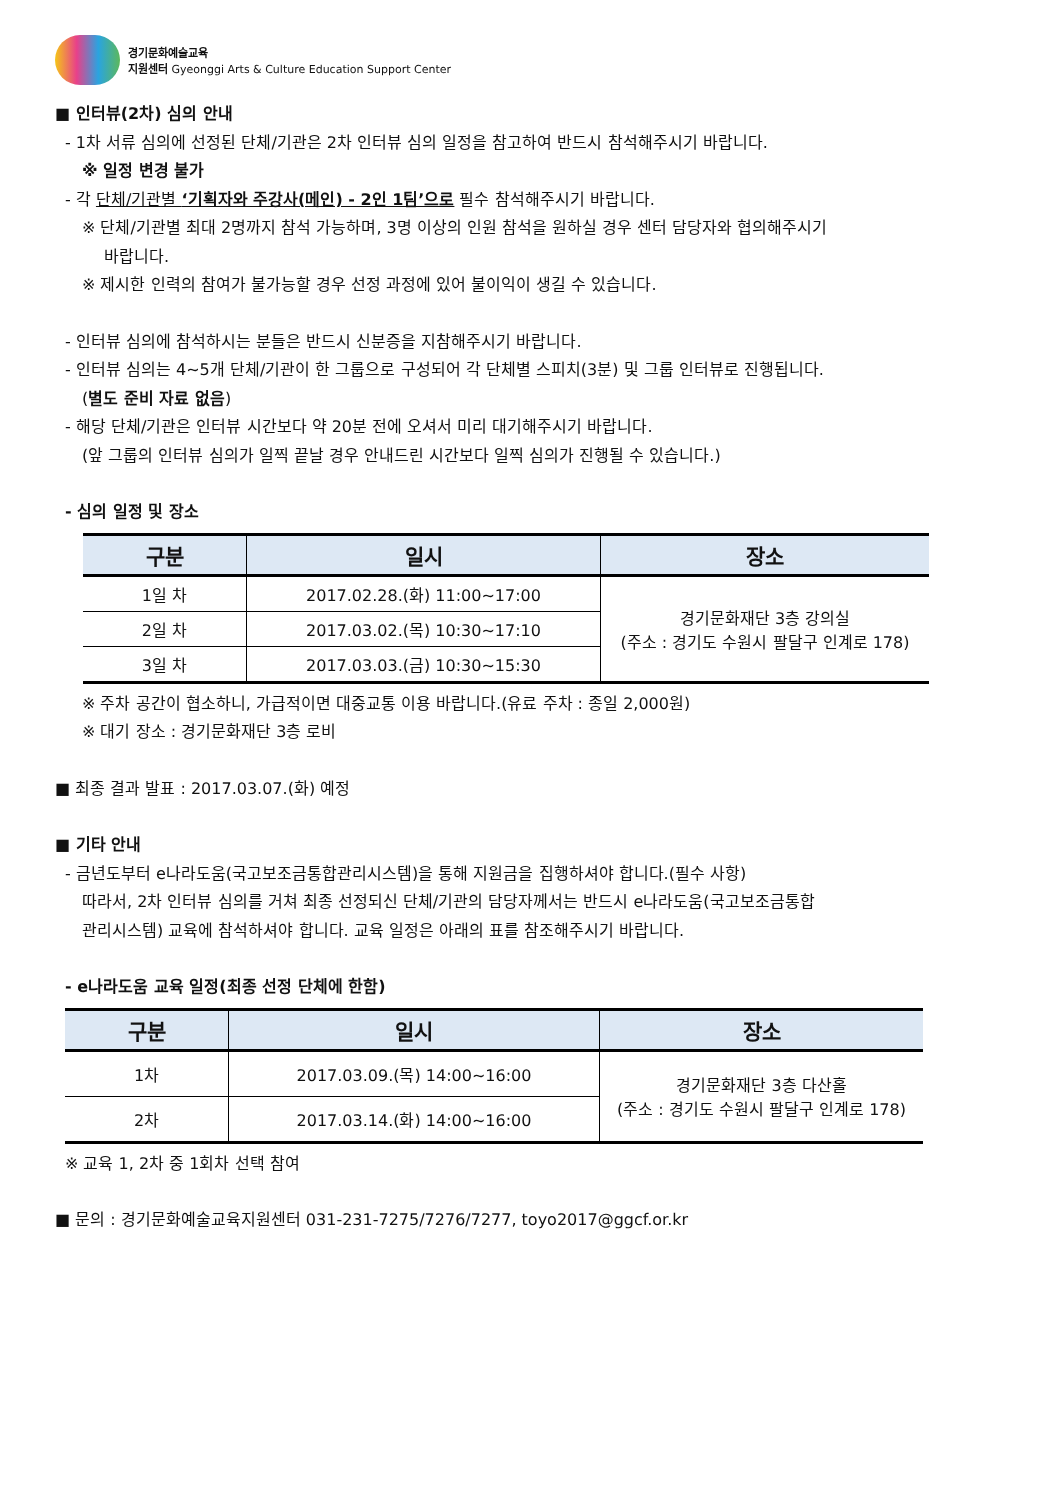경기문화예술교육
지원센터 Gyeonggi Arts & Culture Education Support Center
■ 인터뷰(2차) 심의 안내
- 1차 서류 심의에 선정된 단체/기관은 2차 인터뷰 심의 일정을 참고하여 반드시 참석해주시기 바랍니다.
※ 일정 변경 불가
- 각 단체/기관별 ‘기획자와 주강사(메인) - 2인 1팀’으로 필수 참석해주시기 바랍니다.
※ 단체/기관별 최대 2명까지 참석 가능하며, 3명 이상의 인원 참석을 원하실 경우 센터 담당자와 협의해주시기
바랍니다.
※ 제시한 인력의 참여가 불가능할 경우 선정 과정에 있어 불이익이 생길 수 있습니다.
- 인터뷰 심의에 참석하시는 분들은 반드시 신분증을 지참해주시기 바랍니다.
- 인터뷰 심의는 4~5개 단체/기관이 한 그룹으로 구성되어 각 단체별 스피치(3분) 및 그룹 인터뷰로 진행됩니다.
(별도 준비 자료 없음)
- 해당 단체/기관은 인터뷰 시간보다 약 20분 전에 오셔서 미리 대기해주시기 바랍니다.
(앞 그룹의 인터뷰 심의가 일찍 끝날 경우 안내드린 시간보다 일찍 심의가 진행될 수 있습니다.)
- 심의 일정 및 장소
| 구분 | 일시 | 장소 |
| --- | --- | --- |
| 1일 차 | 2017.02.28.(화) 11:00~17:00 | 경기문화재단 3층 강의실 (주소 : 경기도 수원시 팔달구 인계로 178) |
| 2일 차 | 2017.03.02.(목) 10:30~17:10 | |
| 3일 차 | 2017.03.03.(금) 10:30~15:30 | |
※ 주차 공간이 협소하니, 가급적이면 대중교통 이용 바랍니다.(유료 주차 : 종일 2,000원)
※ 대기 장소 : 경기문화재단 3층 로비
■ 최종 결과 발표 : 2017.03.07.(화) 예정
■ 기타 안내
- 금년도부터 e나라도움(국고보조금통합관리시스템)을 통해 지원금을 집행하셔야 합니다.(필수 사항)
따라서, 2차 인터뷰 심의를 거쳐 최종 선정되신 단체/기관의 담당자께서는 반드시 e나라도움(국고보조금통합
관리시스템) 교육에 참석하셔야 합니다. 교육 일정은 아래의 표를 참조해주시기 바랍니다.
- e나라도움 교육 일정(최종 선정 단체에 한함)
| 구분 | 일시 | 장소 |
| --- | --- | --- |
| 1차 | 2017.03.09.(목) 14:00~16:00 | 경기문화재단 3층 다산홀 (주소 : 경기도 수원시 팔달구 인계로 178) |
| 2차 | 2017.03.14.(화) 14:00~16:00 | |
※ 교육 1, 2차 중 1회차 선택 참여
■ 문의 : 경기문화예술교육지원센터 031-231-7275/7276/7277, toyo2017@ggcf.or.kr